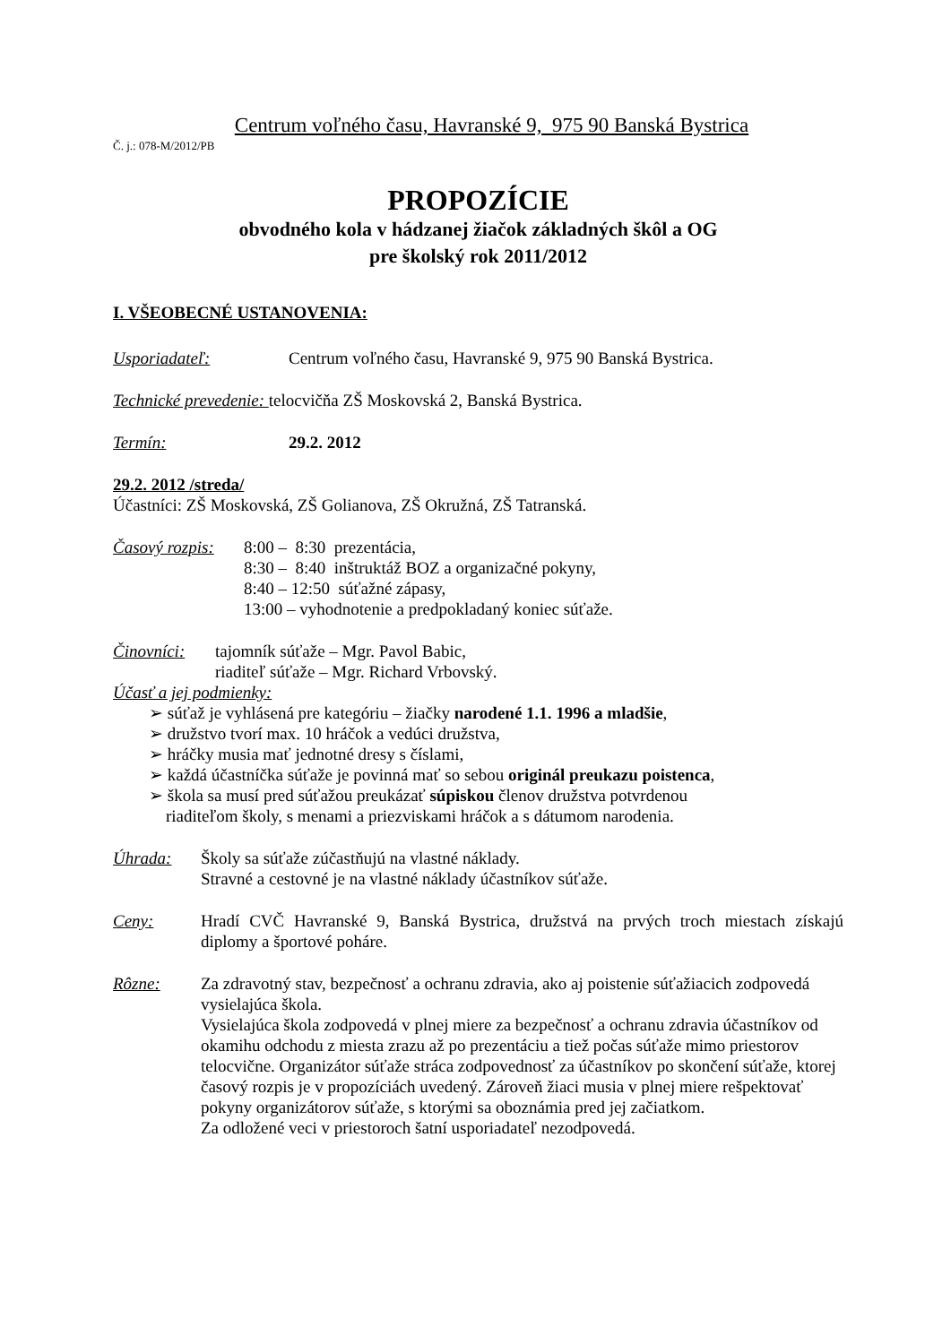Centrum voľného času, Havranské 9, 975 90 Banská Bystrica
Č. j.: 078-M/2012/PB
PROPOZÍCIE
obvodného kola v hádzanej žiačok základných škôl a OG
pre školský rok 2011/2012
I. VŠEOBECNÉ USTANOVENIA:
Usporiadateľ: Centrum voľného času, Havranské 9, 975 90 Banská Bystrica.
Technické prevedenie: telocvičňa ZŠ Moskovská 2, Banská Bystrica.
Termín: 29.2. 2012
29.2. 2012 /streda/
Účastníci: ZŠ Moskovská, ZŠ Golianova, ZŠ Okružná, ZŠ Tatranská.
Časový rozpis: 8:00 – 8:30 prezentácia,
8:30 – 8:40 inštruktáž BOZ a organizačné pokyny,
8:40 – 12:50 súťažné zápasy,
13:00 – vyhodnotenie a predpokladaný koniec súťaže.
Činovníci: tajomník súťaže – Mgr. Pavol Babic,
riaditeľ súťaže – Mgr. Richard Vrbovský.
Účasť a jej podmienky:
➢ súťaž je vyhlásená pre kategóriu – žiačky narodené 1.1. 1996 a mladšie,
➢ družstvo tvorí max. 10 hráčok a vedúci družstva,
➢ hráčky musia mať jednotné dresy s číslami,
➢ každá účastníčka súťaže je povinná mať so sebou originál preukazu poistenca,
➢ škola sa musí pred súťažou preukázať súpiskou členov družstva potvrdenou
riaditeľom školy, s menami a priezviskami hráčok a s dátumom narodenia.
Úhrada: Školy sa súťaže zúčastňujú na vlastné náklady.
Stravné a cestovné je na vlastné náklady účastníkov súťaže.
Ceny: Hradí CVČ Havranské 9, Banská Bystrica, družstvá na prvých troch miestach získajú diplomy a športové poháre.
Rôzne: Za zdravotný stav, bezpečnosť a ochranu zdravia, ako aj poistenie súťažiacich zodpovedá vysielajúca škola.
Vysielajúca škola zodpovedá v plnej miere za bezpečnosť a ochranu zdravia účastníkov od okamihu odchodu z miesta zrazu až po prezentáciu a tiež počas súťaže mimo priestorov telocvične. Organizátor súťaže stráca zodpovednosť za účastníkov po skončení súťaže, ktorej časový rozpis je v propozíciách uvedený. Zároveň žiaci musia v plnej miere rešpektovať pokyny organizátorov súťaže, s ktorými sa oboznámia pred jej začiatkom.
Za odložené veci v priestoroch šatní usporiadateľ nezodpovedá.